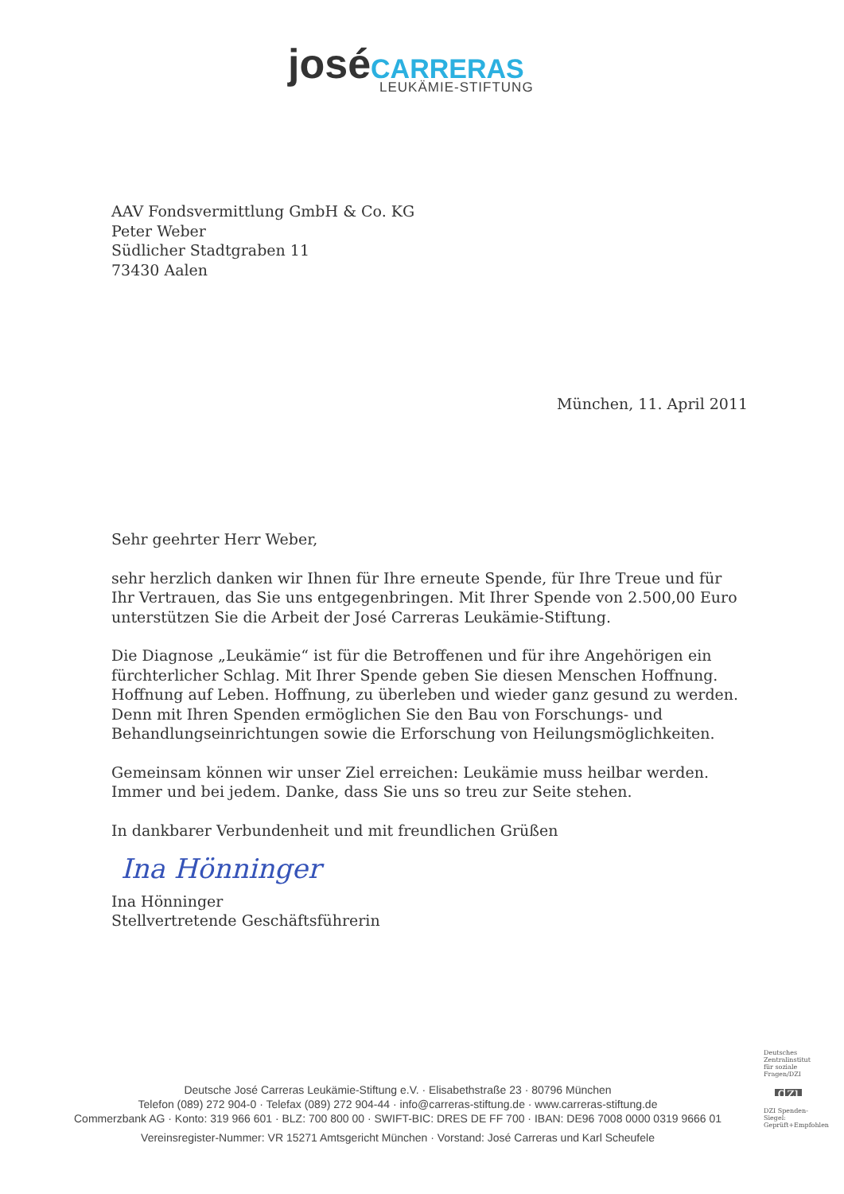josé CARRERAS
LEUKÄMIE-STIFTUNG
AAV Fondsvermittlung GmbH & Co. KG
Peter Weber
Südlicher Stadtgraben 11
73430 Aalen
München, 11. April 2011
Sehr geehrter Herr Weber,
sehr herzlich danken wir Ihnen für Ihre erneute Spende, für Ihre Treue und für Ihr Vertrauen, das Sie uns entgegenbringen. Mit Ihrer Spende von 2.500,00 Euro unterstützen Sie die Arbeit der José Carreras Leukämie-Stiftung.
Die Diagnose „Leukämie“ ist für die Betroffenen und für ihre Angehörigen ein fürchterlicher Schlag. Mit Ihrer Spende geben Sie diesen Menschen Hoffnung. Hoffnung auf Leben. Hoffnung, zu überleben und wieder ganz gesund zu werden. Denn mit Ihren Spenden ermöglichen Sie den Bau von Forschungs- und Behandlungseinrichtungen sowie die Erforschung von Heilungsmöglichkeiten.
Gemeinsam können wir unser Ziel erreichen: Leukämie muss heilbar werden. Immer und bei jedem. Danke, dass Sie uns so treu zur Seite stehen.
In dankbarer Verbundenheit und mit freundlichen Grüßen
Ina Hönninger
Ina Hönninger
Stellvertretende Geschäftsführerin
Deutsche José Carreras Leukämie-Stiftung e.V. · Elisabethstraße 23 · 80796 München
Telefon (089) 272 904-0 · Telefax (089) 272 904-44 · info@carreras-stiftung.de · www.carreras-stiftung.de
Commerzbank AG · Konto: 319 966 601 · BLZ: 700 800 00 · SWIFT-BIC: DRES DE FF 700 · IBAN: DE96 7008 0000 0319 9666 01
Vereinsregister-Nummer: VR 15271 Amtsgericht München · Vorstand: José Carreras und Karl Scheufele
Deutsches Zentralinstitut für soziale Fragen/DZI
dzi
DZI Spenden-Siegel: Geprüft+Empfohlen